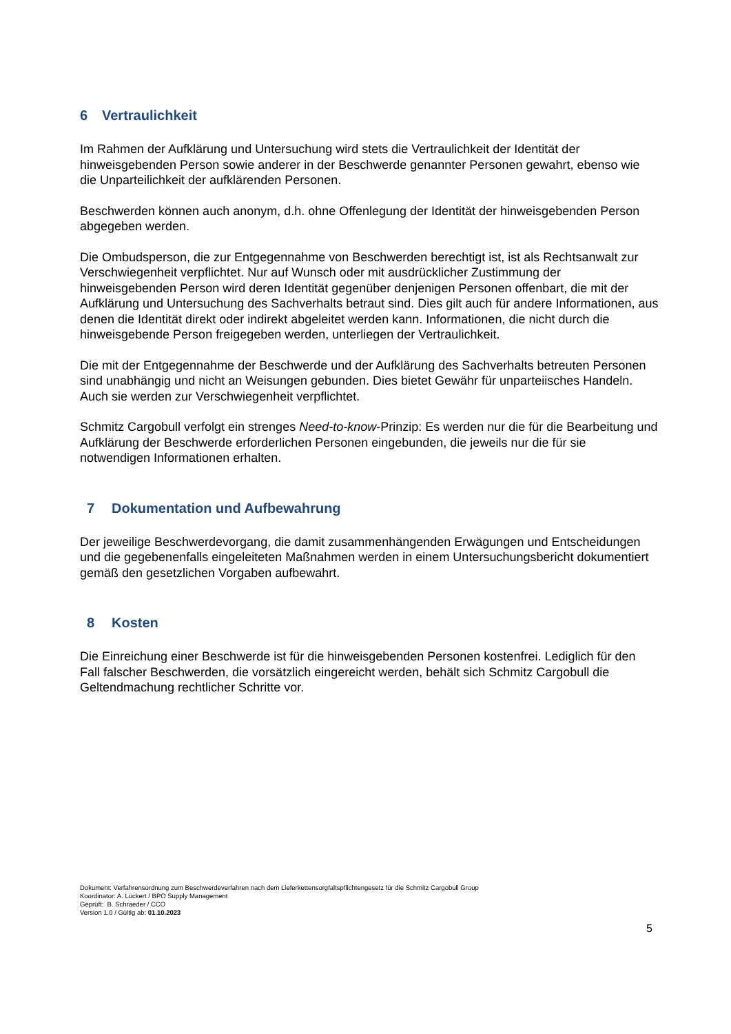6 Vertraulichkeit
Im Rahmen der Aufklärung und Untersuchung wird stets die Vertraulichkeit der Identität der hinweisgebenden Person sowie anderer in der Beschwerde genannter Personen gewahrt, ebenso wie die Unparteilichkeit der aufklärenden Personen.
Beschwerden können auch anonym, d.h. ohne Offenlegung der Identität der hinweisgebenden Person abgegeben werden.
Die Ombudsperson, die zur Entgegennahme von Beschwerden berechtigt ist, ist als Rechtsanwalt zur Verschwiegenheit verpflichtet. Nur auf Wunsch oder mit ausdrücklicher Zustimmung der hinweisgebenden Person wird deren Identität gegenüber denjenigen Personen offenbart, die mit der Aufklärung und Untersuchung des Sachverhalts betraut sind. Dies gilt auch für andere Informationen, aus denen die Identität direkt oder indirekt abgeleitet werden kann. Informationen, die nicht durch die hinweisgebende Person freigegeben werden, unterliegen der Vertraulichkeit.
Die mit der Entgegennahme der Beschwerde und der Aufklärung des Sachverhalts betreuten Personen sind unabhängig und nicht an Weisungen gebunden. Dies bietet Gewähr für unparteiisches Handeln. Auch sie werden zur Verschwiegenheit verpflichtet.
Schmitz Cargobull verfolgt ein strenges Need-to-know-Prinzip: Es werden nur die für die Bearbeitung und Aufklärung der Beschwerde erforderlichen Personen eingebunden, die jeweils nur die für sie notwendigen Informationen erhalten.
7 Dokumentation und Aufbewahrung
Der jeweilige Beschwerdevorgang, die damit zusammenhängenden Erwägungen und Entscheidungen und die gegebenenfalls eingeleiteten Maßnahmen werden in einem Untersuchungsbericht dokumentiert gemäß den gesetzlichen Vorgaben aufbewahrt.
8 Kosten
Die Einreichung einer Beschwerde ist für die hinweisgebenden Personen kostenfrei. Lediglich für den Fall falscher Beschwerden, die vorsätzlich eingereicht werden, behält sich Schmitz Cargobull die Geltendmachung rechtlicher Schritte vor.
Dokument: Verfahrensordnung zum Beschwerdeverfahren nach dem Lieferkettensorgfaltspflichtengesetz für die Schmitz Cargobull Group
Koordinator: A. Lückert / BPO Supply Management
Geprüft: B. Schraeder / CCO
Version 1.0 / Gültig ab: 01.10.2023
5